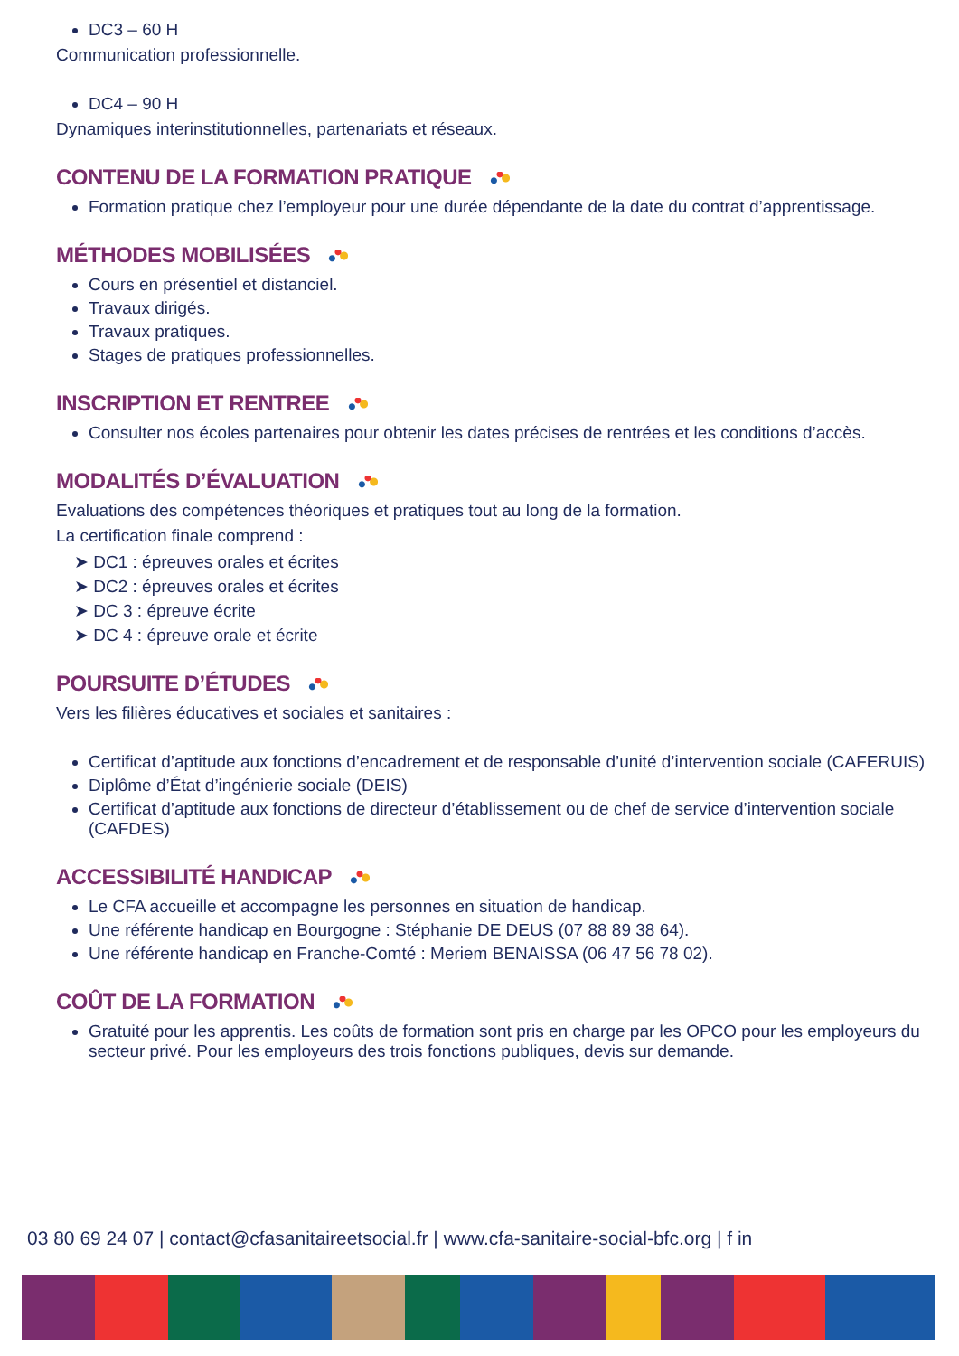DC3 – 60 H
Communication professionnelle.
DC4 – 90 H
Dynamiques interinstitutionnelles, partenariats et réseaux.
CONTENU DE LA FORMATION PRATIQUE
Formation pratique chez l’employeur pour une durée dépendante de la date du contrat d’apprentissage.
MÉTHODES MOBILISÉES
Cours en présentiel et distanciel.
Travaux dirigés.
Travaux pratiques.
Stages de pratiques professionnelles.
INSCRIPTION ET RENTREE
Consulter nos écoles partenaires pour obtenir les dates précises de rentrées et les conditions d’accès.
MODALITÉS D’ÉVALUATION
Evaluations des compétences théoriques et pratiques tout au long de la formation.
La certification finale comprend :
➤ DC1 : épreuves orales et écrites
➤ DC2 : épreuves orales et écrites
➤ DC 3 : épreuve écrite
➤ DC 4 : épreuve orale et écrite
POURSUITE D’ÉTUDES
Vers les filières éducatives et sociales et sanitaires :
Certificat d’aptitude aux fonctions d’encadrement et de responsable d’unité d’intervention sociale (CAFERUIS)
Diplôme d’État d’ingénierie sociale (DEIS)
Certificat d’aptitude aux fonctions de directeur d’établissement ou de chef de service d’intervention sociale (CAFDES)
ACCESSIBILITÉ HANDICAP
Le CFA accueille et accompagne les personnes en situation de handicap.
Une référente handicap en Bourgogne : Stéphanie DE DEUS (07 88 89 38 64).
Une référente handicap en Franche-Comté : Meriem BENAISSA (06 47 56 78 02).
COÛT DE LA FORMATION
Gratuité pour les apprentis. Les coûts de formation sont pris en charge par les OPCO pour les employeurs du secteur privé. Pour les employeurs des trois fonctions publiques, devis sur demande.
03 80 69 24 07 | contact@cfasanitaireetsocial.fr | www.cfa-sanitaire-social-bfc.org | f in